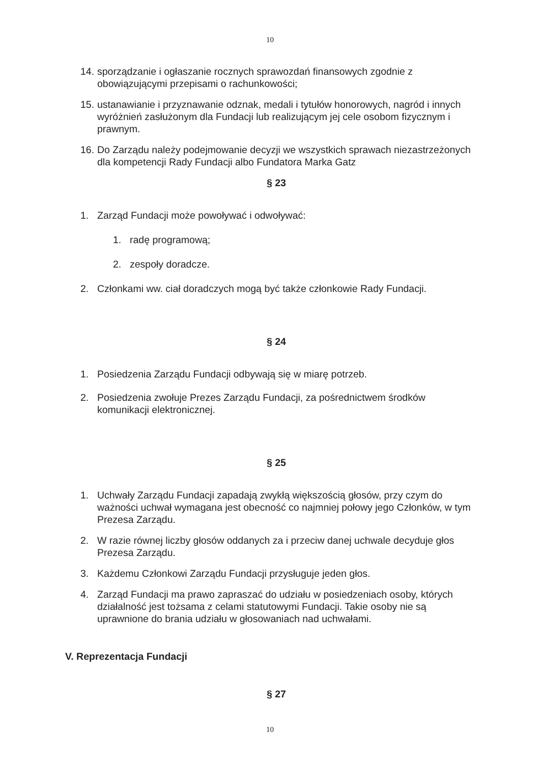10
14. sporządzanie i ogłaszanie rocznych sprawozdań finansowych zgodnie z obowiązującymi przepisami o rachunkowości;
15. ustanawianie i przyznawanie odznak, medali i tytułów honorowych, nagród i innych wyróżnień zasłużonym dla Fundacji lub realizującym jej cele osobom fizycznym i prawnym.
16. Do Zarządu należy podejmowanie decyzji we wszystkich sprawach niezastrzeżonych dla kompetencji Rady Fundacji albo Fundatora Marka Gatz
§ 23
1. Zarząd Fundacji może powoływać i odwoływać:
1. radę programową;
2. zespoły doradcze.
2. Członkami ww. ciał doradczych mogą być także członkowie Rady Fundacji.
§ 24
1. Posiedzenia Zarządu Fundacji odbywają się w miarę potrzeb.
2. Posiedzenia zwołuje Prezes Zarządu Fundacji, za pośrednictwem środków komunikacji elektronicznej.
§ 25
1. Uchwały Zarządu Fundacji zapadają zwykłą większością głosów, przy czym do ważności uchwał wymagana jest obecność co najmniej połowy jego Członków, w tym Prezesa Zarządu.
2. W razie równej liczby głosów oddanych za i przeciw danej uchwale decyduje głos Prezesa Zarządu.
3. Każdemu Członkowi Zarządu Fundacji przysługuje jeden głos.
4. Zarząd Fundacji ma prawo zapraszać do udziału w posiedzeniach osoby, których działalność jest tożsama z celami statutowymi Fundacji. Takie osoby nie są uprawnione do brania udziału w głosowaniach nad uchwałami.
V. Reprezentacja Fundacji
§ 27
10